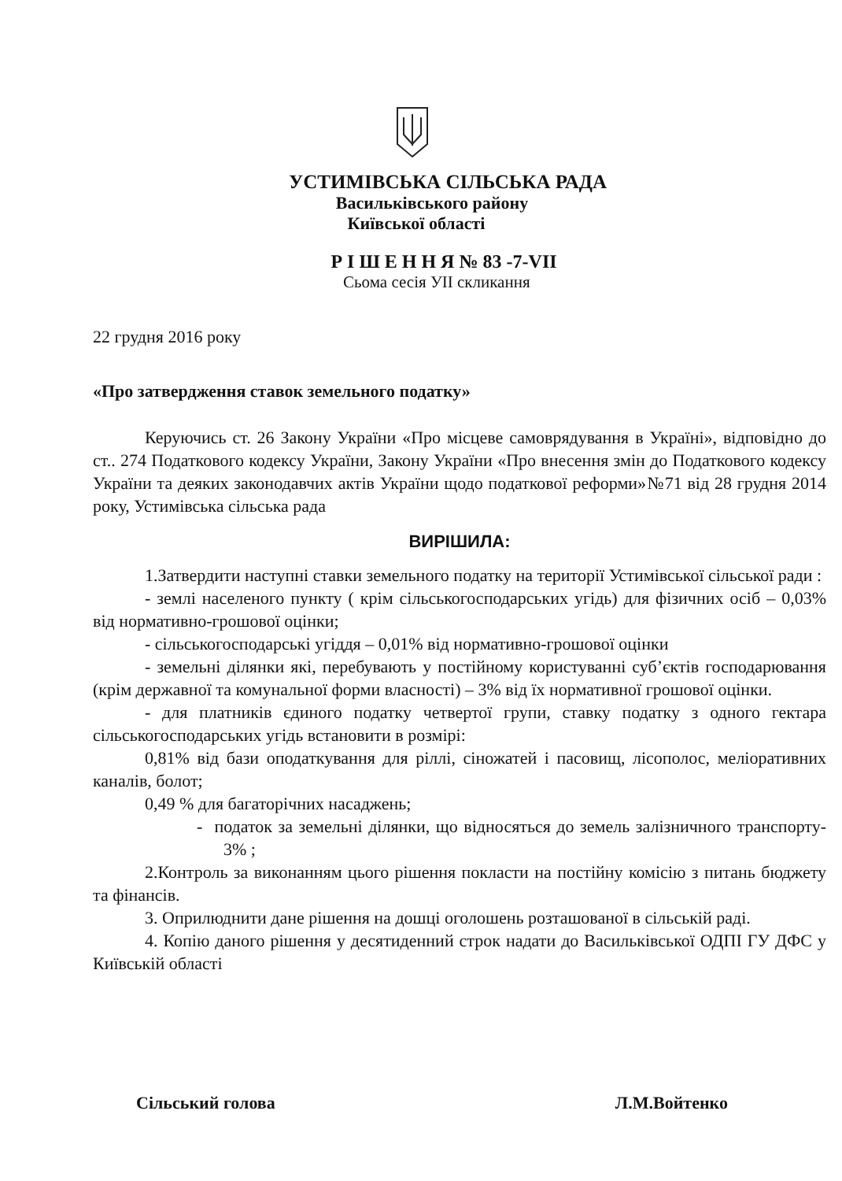УСТИМІВСЬКА СІЛЬСЬКА РАДА
Васильківського району
Київської області
Р І Ш Е Н Н Я № 83 -7-VII
Сьома сесія УІІ скликання
22 грудня 2016 року
«Про затвердження ставок земельного податку»
Керуючись ст. 26 Закону України «Про місцеве самоврядування в Україні», відповідно до ст.. 274 Податкового кодексу України, Закону України «Про внесення змін до Податкового кодексу України та деяких законодавчих актів України щодо податкової реформи»№71 від 28 грудня 2014 року, Устимівська сільська рада
ВИРІШИЛА:
1.Затвердити наступні ставки земельного податку на території Устимівської сільської ради :
- землі населеного пункту ( крім сільськогосподарських угідь) для фізичних осіб – 0,03% від нормативно-грошової оцінки;
- сільськогосподарські угіддя – 0,01% від нормативно-грошової оцінки
- земельні ділянки які, перебувають у постійному користуванні суб’єктів господарювання (крім державної та комунальної форми власності) – 3% від їх нормативної грошової оцінки.
- для платників єдиного податку четвертої групи, ставку податку з одного гектара сільськогосподарських угідь встановити в розмірі:
0,81% від бази оподаткування для ріллі, сіножатей і пасовищ, лісополос, меліоративних каналів, болот;
0,49 % для багаторічних насаджень;
- податок за земельні ділянки, що відносяться до земель залізничного транспорту- 3% ;
2.Контроль за виконанням цього рішення покласти на постійну комісію з питань бюджету та фінансів.
3. Оприлюднити дане рішення на дошці оголошень розташованої в сільській раді.
4. Копію даного рішення у десятиденний строк надати до Васильківської ОДПІ ГУ ДФС у Київській області
Сільський голова Л.М.Войтенко